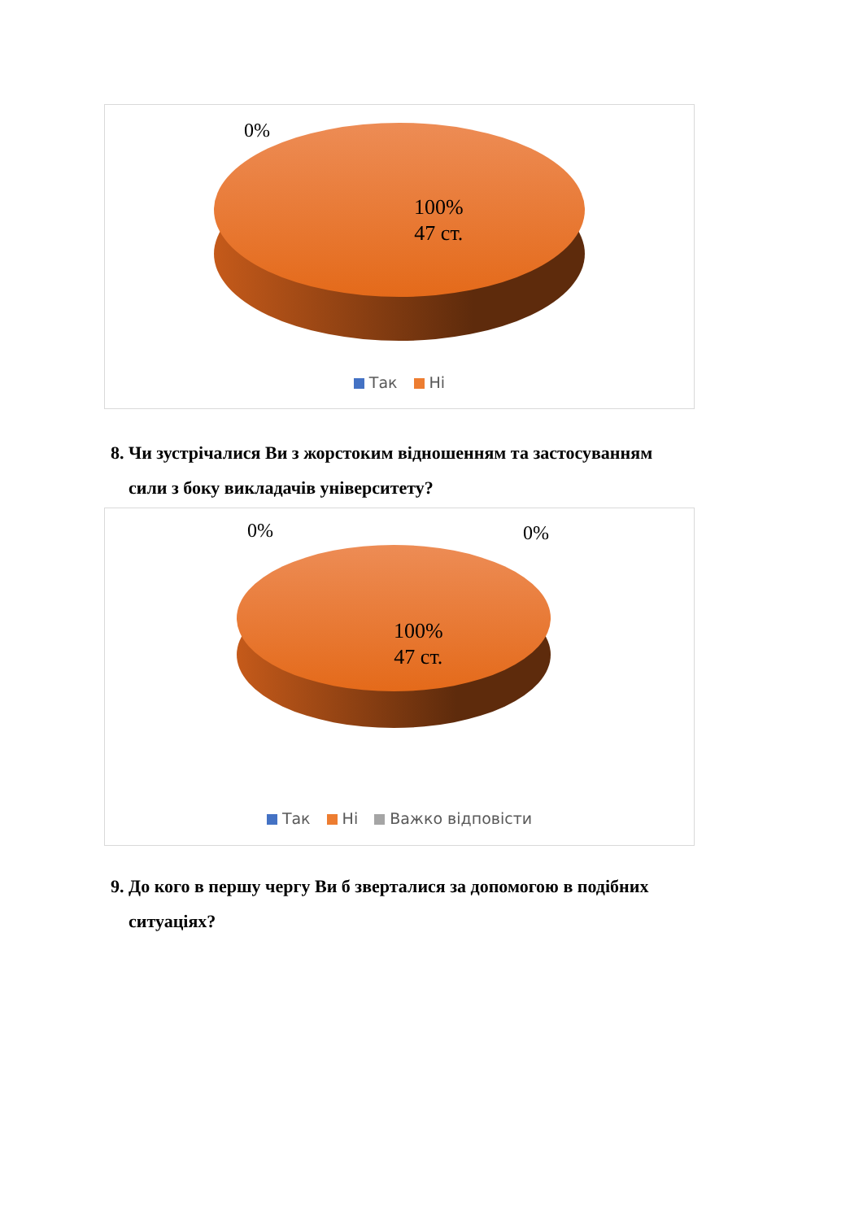0%
100%
47 ст.
Так Ні
8. Чи зустрічалися Ви з жорстоким відношенням та застосуванням
сили з боку викладачів університету?
0% 0%
100%
47 ст.
Так Ні Важко відповісти
9. До кого в першу чергу Ви б зверталися за допомогою в подібних
ситуаціях?